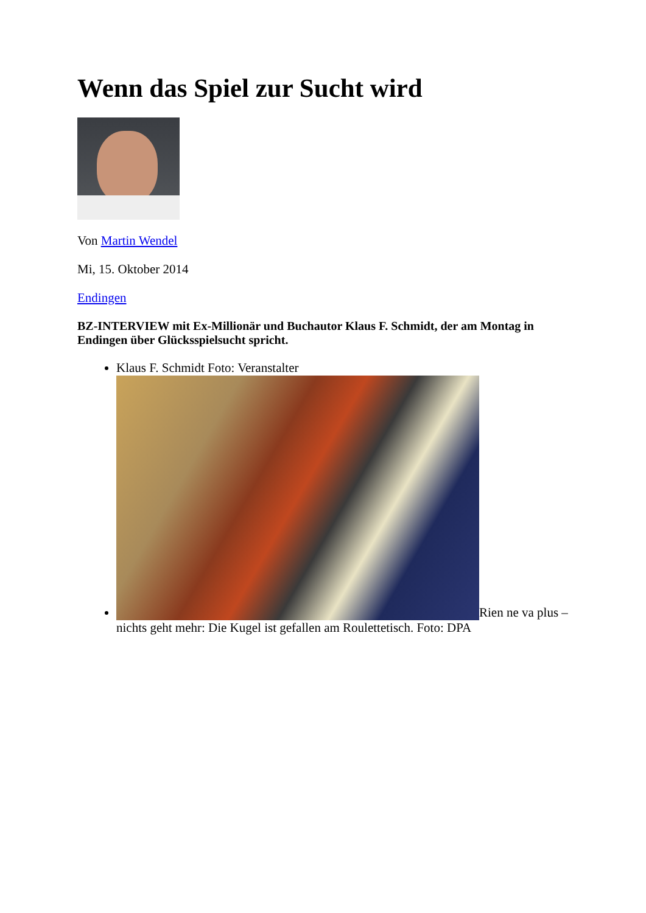Wenn das Spiel zur Sucht wird
Von Martin Wendel
Mi, 15. Oktober 2014
Endingen
BZ-INTERVIEW mit Ex-Millionär und Buchautor Klaus F. Schmidt, der am Montag in Endingen über Glücksspielsucht spricht.
Klaus F. Schmidt Foto: Veranstalter
Rien ne va plus – nichts geht mehr: Die Kugel ist gefallen am Roulettetisch. Foto: DPA